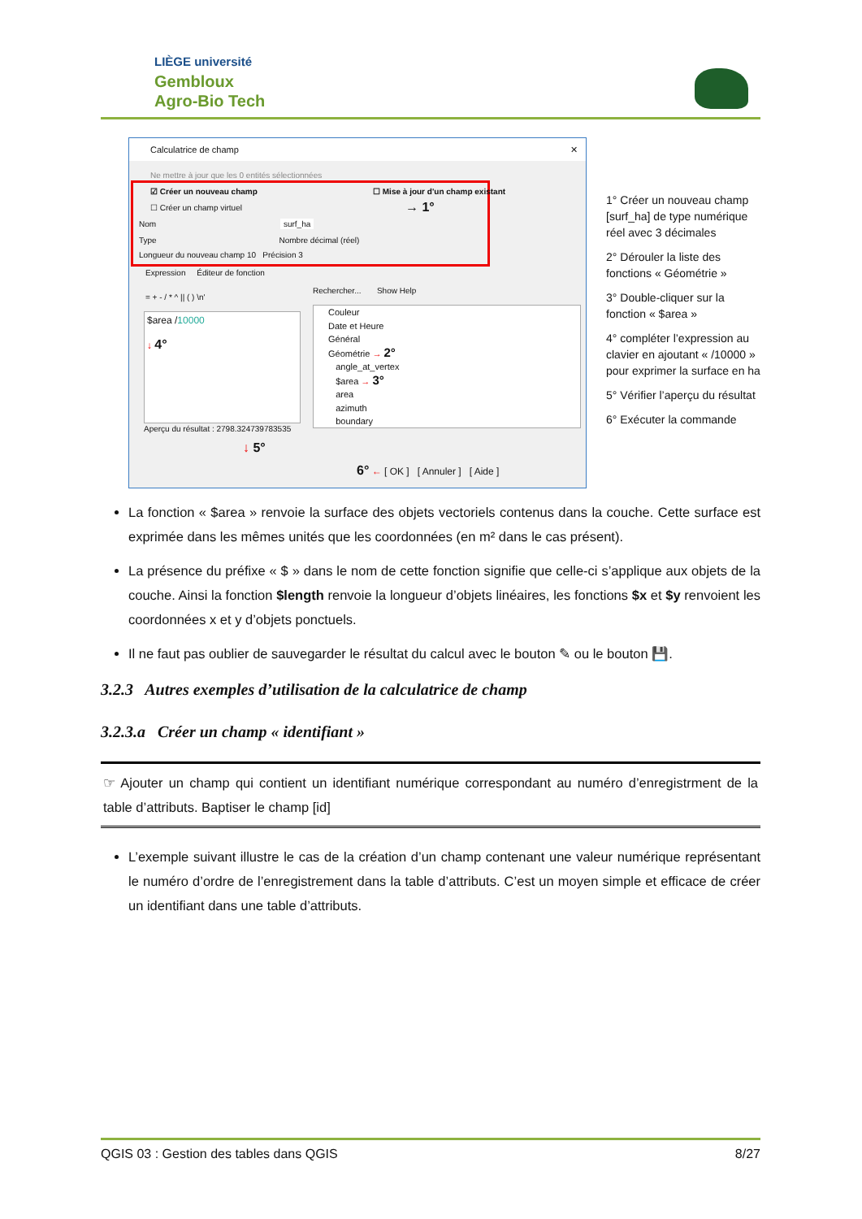LIÈGE université
Gembloux
Agro-Bio Tech
Calculatrice de champ ✕
Ne mettre à jour que les 0 entités sélectionnées
☑ Créer un nouveau champ
☐ Créer un champ virtuel
Nom surf_ha
Type Nombre décimal (réel)
Longueur du nouveau champ 10 Précision 3
☐ Mise à jour d'un champ existant
→ 1°
Expression Éditeur de fonction
= + - / * ^ || ( ) \n'
$area /10000
↓ 4°
Aperçu du résultat : 2798.324739783535
↓ 5°
Rechercher... Show Help
Couleur
Date et Heure
Général
Géométrie → 2°
angle_at_vertex
$area → 3°
area
azimuth
boundary
6° ← [ OK ] [ Annuler ] [ Aide ]
1° Créer un nouveau champ [surf_ha] de type numérique réel avec 3 décimales
2° Dérouler la liste des fonctions « Géométrie »
3° Double-cliquer sur la fonction « $area »
4° compléter l’expression au clavier en ajoutant « /10000 » pour exprimer la surface en ha
5° Vérifier l’aperçu du résultat
6° Exécuter la commande
La fonction « $area » renvoie la surface des objets vectoriels contenus dans la couche. Cette surface est exprimée dans les mêmes unités que les coordonnées (en m² dans le cas présent).
La présence du préfixe « $ » dans le nom de cette fonction signifie que celle-ci s’applique aux objets de la couche. Ainsi la fonction $length renvoie la longueur d’objets linéaires, les fonctions $x et $y renvoient les coordonnées x et y d’objets ponctuels.
Il ne faut pas oublier de sauvegarder le résultat du calcul avec le bouton ✎ ou le bouton 💾.
3.2.3 Autres exemples d’utilisation de la calculatrice de champ
3.2.3.a Créer un champ « identifiant »
☞ Ajouter un champ qui contient un identifiant numérique correspondant au numéro d’enregistrment de la table d’attributs. Baptiser le champ [id]
L’exemple suivant illustre le cas de la création d’un champ contenant une valeur numérique représentant le numéro d’ordre de l’enregistrement dans la table d’attributs. C’est un moyen simple et efficace de créer un identifiant dans une table d’attributs.
QGIS 03 : Gestion des tables dans QGIS 8/27